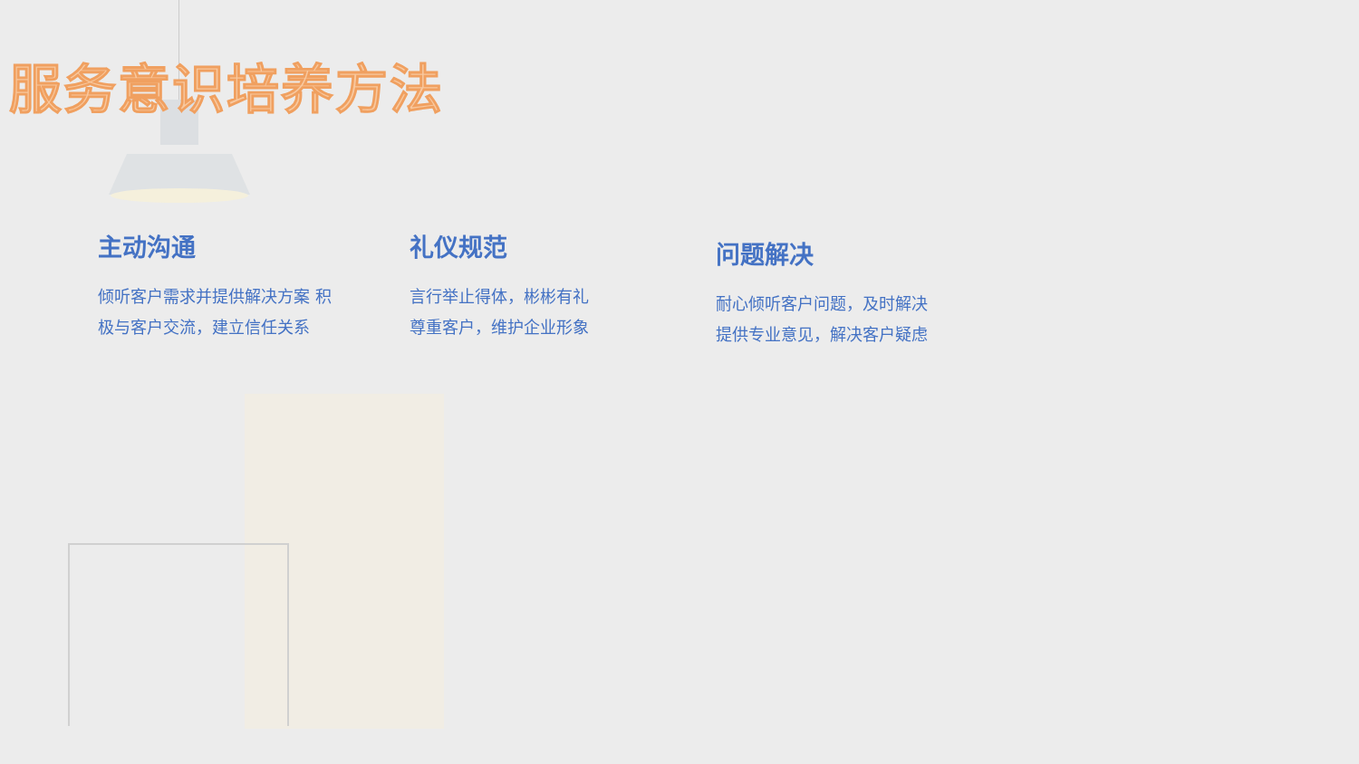服务意识培养方法
主动沟通
倾听客户需求并提供解决方案 积极与客户交流，建立信任关系
礼仪规范
言行举止得体，彬彬有礼
尊重客户，维护企业形象
问题解决
耐心倾听客户问题，及时解决
提供专业意见，解决客户疑虑